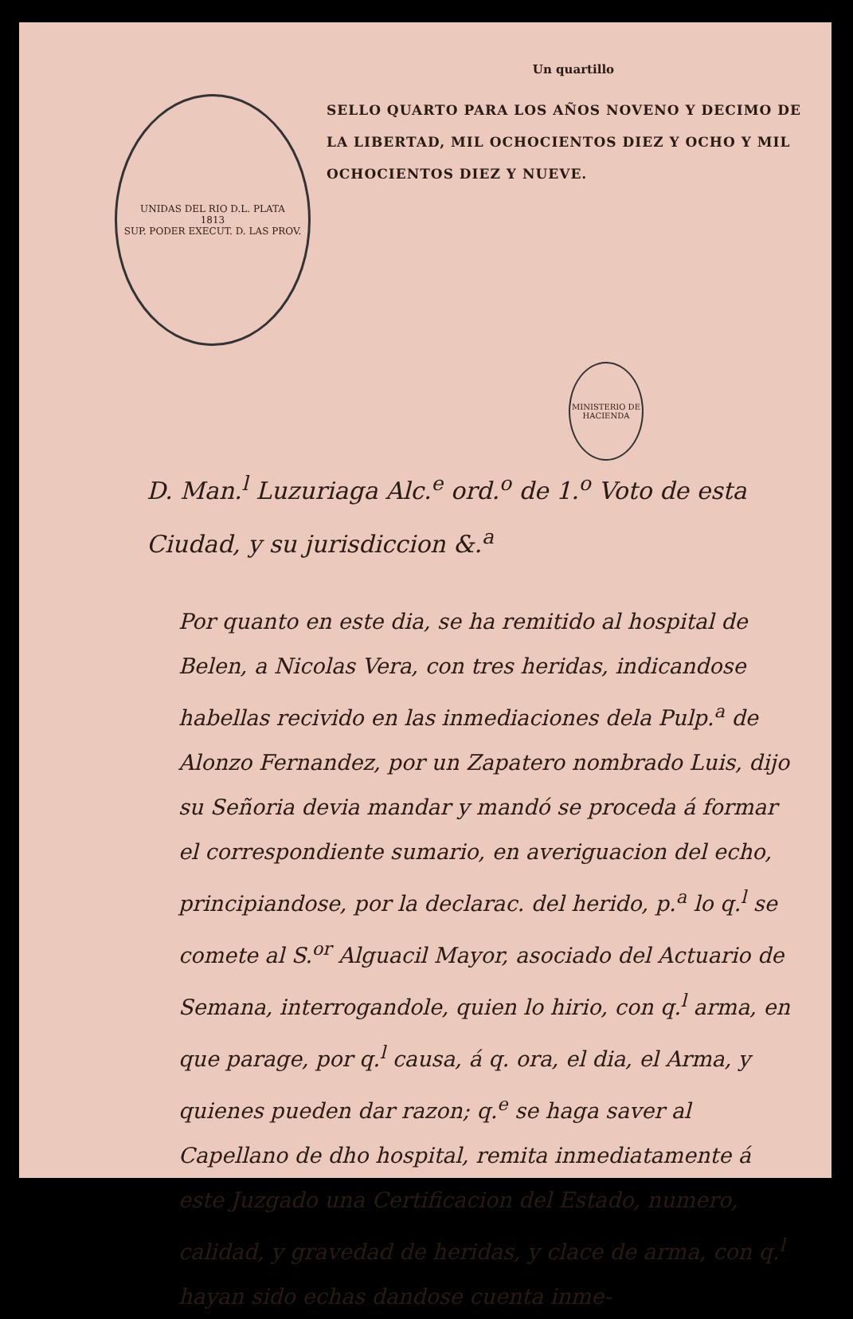UNIDAS DEL RIO D.L. PLATA
1813
SUP. PODER EXECUT. D. LAS PROV.
Un quartillo
SELLO QUARTO PARA LOS AÑOS NOVENO Y DECIMO DE LA LIBERTAD, MIL OCHOCIENTOS DIEZ Y OCHO Y MIL OCHOCIENTOS DIEZ Y NUEVE.
MINISTERIO DE HACIENDA
D. Man.<sup>l</sup> Luzuriaga Alc.<sup>e</sup> ord.<sup>o</sup> de 1.<sup>o</sup> Voto de esta Ciudad, y su jurisdiccion &.<sup>a</sup>
Por quanto en este dia, se ha remitido al hospital de Belen, a Nicolas Vera, con tres heridas, indicandose habellas recivido en las inmediaciones dela Pulp.<sup>a</sup> de Alonzo Fernandez, por un Zapatero nombrado Luis, dijo su Señoria devia mandar y mandó se proceda á formar el correspondiente sumario, en averiguacion del echo, principiandose, por la declarac. del herido, p.<sup>a</sup> lo q.<sup>l</sup> se comete al S.<sup>or</sup> Alguacil Mayor, asociado del Actuario de Semana, interrogandole, quien lo hirio, con q.<sup>l</sup> arma, en que parage, por q.<sup>l</sup> causa, á q. ora, el dia, el Arma, y quienes pueden dar razon; q.<sup>e</sup> se haga saver al Capellano de dho hospital, remita inmediatamente á este Juzgado una Certificacion del Estado, numero, calidad, y gravedad de heridas, y clace de arma, con q.<sup>l</sup> hayan sido echas dandose cuenta inme-